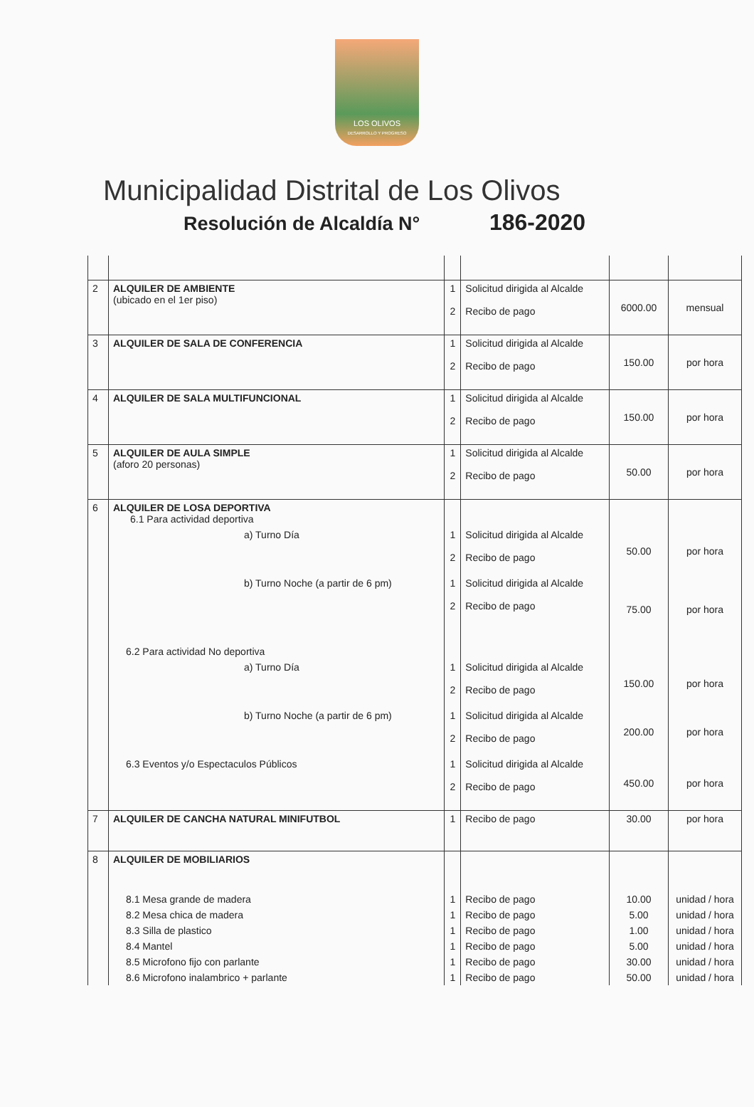LOS OLIVOS
DESARROLLO Y PROGRESO
Municipalidad Distrital de Los Olivos
Resolución de Alcaldía N° 186-2020
| 2 | ALQUILER DE AMBIENTE (ubicado en el 1er piso) | 1 2 | Solicitud dirigida al Alcalde Recibo de pago | 6000.00 | mensual |
| 3 | ALQUILER DE SALA DE CONFERENCIA | 1 2 | Solicitud dirigida al Alcalde Recibo de pago | 150.00 | por hora |
| 4 | ALQUILER DE SALA MULTIFUNCIONAL | 1 2 | Solicitud dirigida al Alcalde Recibo de pago | 150.00 | por hora |
| 5 | ALQUILER DE AULA SIMPLE (aforo 20 personas) | 1 2 | Solicitud dirigida al Alcalde Recibo de pago | 50.00 | por hora |
| 6 | ALQUILER DE LOSA DEPORTIVA 6.1 Para actividad deportiva | | | | |
| | a) Turno Día | 1 2 | Solicitud dirigida al Alcalde Recibo de pago | 50.00 | por hora |
| | b) Turno Noche (a partir de 6 pm) | 1 2 | Solicitud dirigida al Alcalde Recibo de pago | 75.00 | por hora |
| | 6.2 Para actividad No deportiva | | | | |
| | a) Turno Día | 1 2 | Solicitud dirigida al Alcalde Recibo de pago | 150.00 | por hora |
| | b) Turno Noche (a partir de 6 pm) | 1 2 | Solicitud dirigida al Alcalde Recibo de pago | 200.00 | por hora |
| | 6.3 Eventos y/o Espectaculos Públicos | 1 2 | Solicitud dirigida al Alcalde Recibo de pago | 450.00 | por hora |
| 7 | ALQUILER DE CANCHA NATURAL MINIFUTBOL | 1 | Recibo de pago | 30.00 | por hora |
| 8 | ALQUILER DE MOBILIARIOS | | | | |
| | 8.1 Mesa grande de madera | 1 | Recibo de pago | 10.00 | unidad / hora |
| | 8.2 Mesa chica de madera | 1 | Recibo de pago | 5.00 | unidad / hora |
| | 8.3 Silla de plastico | 1 | Recibo de pago | 1.00 | unidad / hora |
| | 8.4 Mantel | 1 | Recibo de pago | 5.00 | unidad / hora |
| | 8.5 Microfono fijo con parlante | 1 | Recibo de pago | 30.00 | unidad / hora |
| | 8.6 Microfono inalambrico + parlante | 1 | Recibo de pago | 50.00 | unidad / hora |